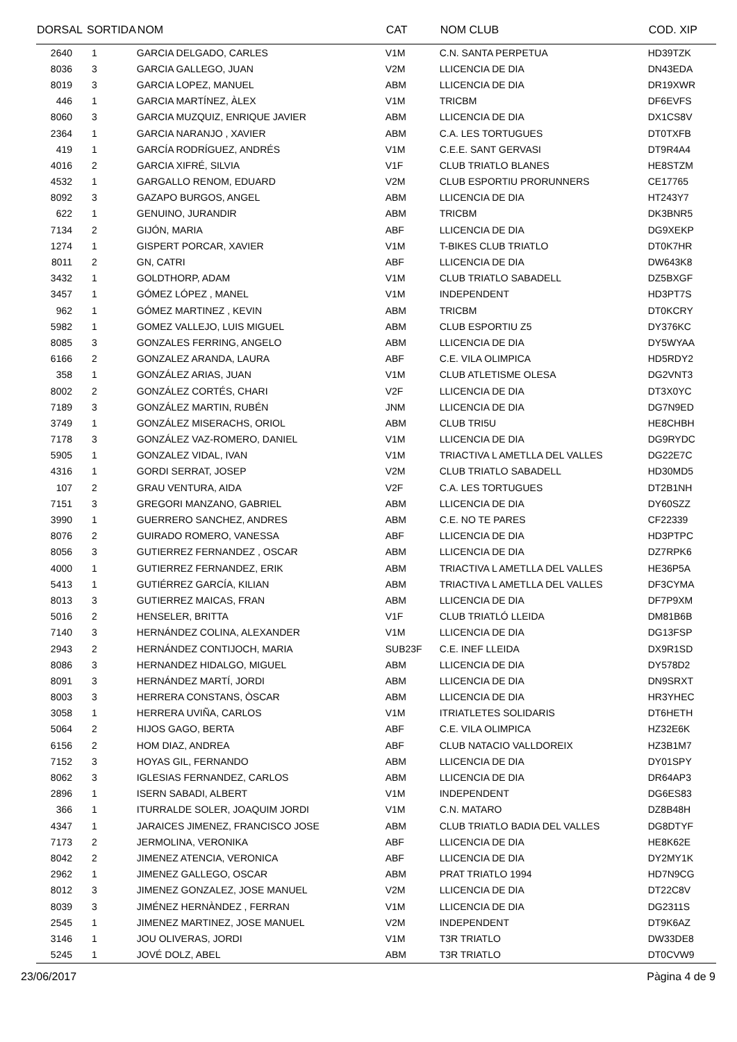| DORSAL | SORTIDA | NOM | CAT | NOM CLUB | COD. XIP |
| --- | --- | --- | --- | --- | --- |
| 2640 | 1 | GARCIA DELGADO, CARLES | V1M | C.N. SANTA PERPETUA | HD39TZK |
| 8036 | 3 | GARCIA GALLEGO, JUAN | V2M | LLICENCIA DE DIA | DN43EDA |
| 8019 | 3 | GARCIA LOPEZ, MANUEL | ABM | LLICENCIA DE DIA | DR19XWR |
| 446 | 1 | GARCIA MARTÍNEZ, ÀLEX | V1M | TRICBM | DF6EVFS |
| 8060 | 3 | GARCIA MUZQUIZ, ENRIQUE JAVIER | ABM | LLICENCIA DE DIA | DX1CS8V |
| 2364 | 1 | GARCIA NARANJO , XAVIER | ABM | C.A. LES TORTUGUES | DT0TXFB |
| 419 | 1 | GARCÍA RODRÍGUEZ, ANDRÉS | V1M | C.E.E. SANT GERVASI | DT9R4A4 |
| 4016 | 2 | GARCIA XIFRÉ, SILVIA | V1F | CLUB TRIATLO BLANES | HE8STZM |
| 4532 | 1 | GARGALLO RENOM, EDUARD | V2M | CLUB ESPORTIU PRORUNNERS | CE17765 |
| 8092 | 3 | GAZAPO BURGOS, ANGEL | ABM | LLICENCIA DE DIA | HT243Y7 |
| 622 | 1 | GENUINO, JURANDIR | ABM | TRICBM | DK3BNR5 |
| 7134 | 2 | GIJÓN, MARIA | ABF | LLICENCIA DE DIA | DG9XEKP |
| 1274 | 1 | GISPERT PORCAR, XAVIER | V1M | T-BIKES CLUB TRIATLO | DT0K7HR |
| 8011 | 2 | GN, CATRI | ABF | LLICENCIA DE DIA | DW643K8 |
| 3432 | 1 | GOLDTHORP, ADAM | V1M | CLUB TRIATLO SABADELL | DZ5BXGF |
| 3457 | 1 | GÓMEZ LÓPEZ , MANEL | V1M | INDEPENDENT | HD3PT7S |
| 962 | 1 | GÓMEZ MARTINEZ , KEVIN | ABM | TRICBM | DT0KCRY |
| 5982 | 1 | GOMEZ VALLEJO, LUIS MIGUEL | ABM | CLUB ESPORTIU Z5 | DY376KC |
| 8085 | 3 | GONZALES FERRING, ANGELO | ABM | LLICENCIA DE DIA | DY5WYAA |
| 6166 | 2 | GONZALEZ ARANDA, LAURA | ABF | C.E. VILA OLIMPICA | HD5RDY2 |
| 358 | 1 | GONZÁLEZ ARIAS, JUAN | V1M | CLUB ATLETISME OLESA | DG2VNT3 |
| 8002 | 2 | GONZÁLEZ CORTÉS, CHARI | V2F | LLICENCIA DE DIA | DT3X0YC |
| 7189 | 3 | GONZÁLEZ MARTIN, RUBÉN | JNM | LLICENCIA DE DIA | DG7N9ED |
| 3749 | 1 | GONZÁLEZ MISERACHS, ORIOL | ABM | CLUB TRI5U | HE8CHBH |
| 7178 | 3 | GONZÁLEZ VAZ-ROMERO, DANIEL | V1M | LLICENCIA DE DIA | DG9RYDC |
| 5905 | 1 | GONZALEZ VIDAL, IVAN | V1M | TRIACTIVA L AMETLLA DEL VALLES | DG22E7C |
| 4316 | 1 | GORDI SERRAT, JOSEP | V2M | CLUB TRIATLO SABADELL | HD30MD5 |
| 107 | 2 | GRAU VENTURA, AIDA | V2F | C.A. LES TORTUGUES | DT2B1NH |
| 7151 | 3 | GREGORI MANZANO, GABRIEL | ABM | LLICENCIA DE DIA | DY60SZZ |
| 3990 | 1 | GUERRERO SANCHEZ, ANDRES | ABM | C.E. NO TE PARES | CF22339 |
| 8076 | 2 | GUIRADO ROMERO, VANESSA | ABF | LLICENCIA DE DIA | HD3PTPC |
| 8056 | 3 | GUTIERREZ FERNANDEZ , OSCAR | ABM | LLICENCIA DE DIA | DZ7RPK6 |
| 4000 | 1 | GUTIERREZ FERNANDEZ, ERIK | ABM | TRIACTIVA L AMETLLA DEL VALLES | HE36P5A |
| 5413 | 1 | GUTIÉRREZ GARCÍA, KILIAN | ABM | TRIACTIVA L AMETLLA DEL VALLES | DF3CYMA |
| 8013 | 3 | GUTIERREZ MAICAS, FRAN | ABM | LLICENCIA DE DIA | DF7P9XM |
| 5016 | 2 | HENSELER, BRITTA | V1F | CLUB TRIATLÓ LLEIDA | DM81B6B |
| 7140 | 3 | HERNÁNDEZ COLINA, ALEXANDER | V1M | LLICENCIA DE DIA | DG13FSP |
| 2943 | 2 | HERNÁNDEZ CONTIJOCH, MARIA | SUB23F | C.E. INEF LLEIDA | DX9R1SD |
| 8086 | 3 | HERNANDEZ HIDALGO, MIGUEL | ABM | LLICENCIA DE DIA | DY578D2 |
| 8091 | 3 | HERNÁNDEZ MARTÍ, JORDI | ABM | LLICENCIA DE DIA | DN9SRXT |
| 8003 | 3 | HERRERA CONSTANS, ÒSCAR | ABM | LLICENCIA DE DIA | HR3YHEC |
| 3058 | 1 | HERRERA UVIÑA, CARLOS | V1M | ITRIATLETES SOLIDARIS | DT6HETH |
| 5064 | 2 | HIJOS GAGO, BERTA | ABF | C.E. VILA OLIMPICA | HZ32E6K |
| 6156 | 2 | HOM DIAZ, ANDREA | ABF | CLUB NATACIO VALLDOREIX | HZ3B1M7 |
| 7152 | 3 | HOYAS GIL, FERNANDO | ABM | LLICENCIA DE DIA | DY01SPY |
| 8062 | 3 | IGLESIAS FERNANDEZ, CARLOS | ABM | LLICENCIA DE DIA | DR64AP3 |
| 2896 | 1 | ISERN SABADI, ALBERT | V1M | INDEPENDENT | DG6ES83 |
| 366 | 1 | ITURRALDE SOLER, JOAQUIM JORDI | V1M | C.N. MATARO | DZ8B48H |
| 4347 | 1 | JARAICES JIMENEZ, FRANCISCO JOSE | ABM | CLUB TRIATLO BADIA DEL VALLES | DG8DTYF |
| 7173 | 2 | JERMOLINA, VERONIKA | ABF | LLICENCIA DE DIA | HE8K62E |
| 8042 | 2 | JIMENEZ ATENCIA, VERONICA | ABF | LLICENCIA DE DIA | DY2MY1K |
| 2962 | 1 | JIMENEZ GALLEGO, OSCAR | ABM | PRAT TRIATLO 1994 | HD7N9CG |
| 8012 | 3 | JIMENEZ GONZALEZ, JOSE MANUEL | V2M | LLICENCIA DE DIA | DT22C8V |
| 8039 | 3 | JIMÉNEZ HERNÀNDEZ , FERRAN | V1M | LLICENCIA DE DIA | DG2311S |
| 2545 | 1 | JIMENEZ MARTINEZ, JOSE MANUEL | V2M | INDEPENDENT | DT9K6AZ |
| 3146 | 1 | JOU OLIVERAS, JORDI | V1M | T3R TRIATLO | DW33DE8 |
| 5245 | 1 | JOVÉ DOLZ, ABEL | ABM | T3R TRIATLO | DT0CVW9 |
23/06/2017 Pàgina 4 de 9